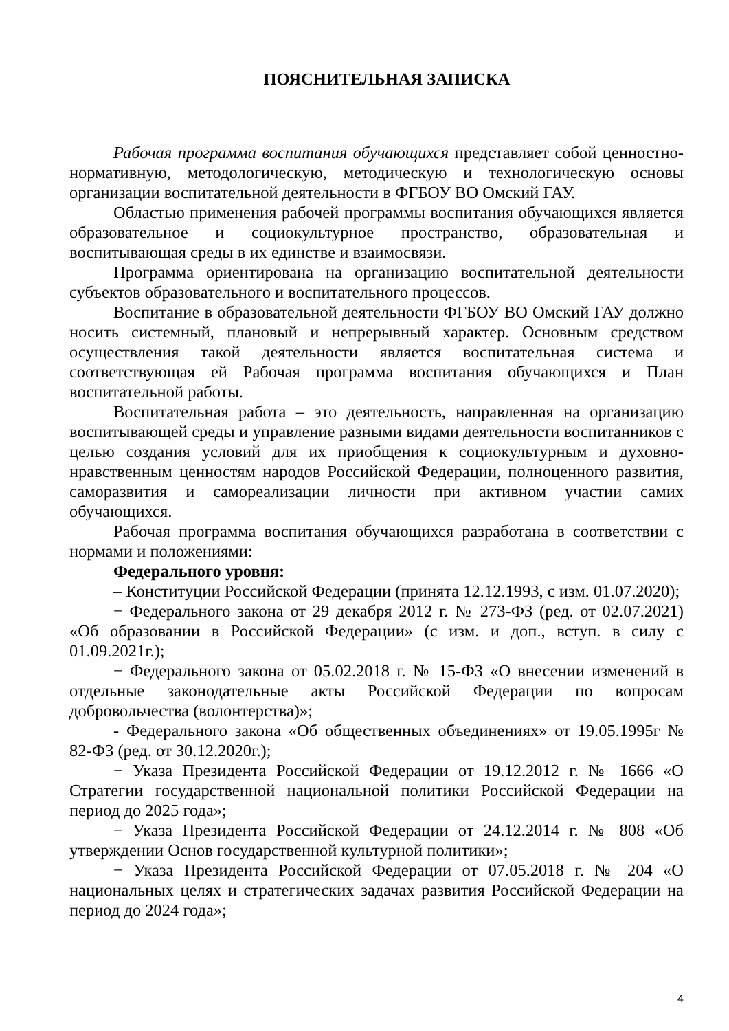ПОЯСНИТЕЛЬНАЯ ЗАПИСКА
Рабочая программа воспитания обучающихся представляет собой ценностно-нормативную, методологическую, методическую и технологическую основы организации воспитательной деятельности в ФГБОУ ВО Омский ГАУ.
Областью применения рабочей программы воспитания обучающихся является образовательное и социокультурное пространство, образовательная и воспитывающая среды в их единстве и взаимосвязи.
Программа ориентирована на организацию воспитательной деятельности субъектов образовательного и воспитательного процессов.
Воспитание в образовательной деятельности ФГБОУ ВО Омский ГАУ должно носить системный, плановый и непрерывный характер. Основным средством осуществления такой деятельности является воспитательная система и соответствующая ей Рабочая программа воспитания обучающихся и План воспитательной работы.
Воспитательная работа – это деятельность, направленная на организацию воспитывающей среды и управление разными видами деятельности воспитанников с целью создания условий для их приобщения к социокультурным и духовно-нравственным ценностям народов Российской Федерации, полноценного развития, саморазвития и самореализации личности при активном участии самих обучающихся.
Рабочая программа воспитания обучающихся разработана в соответствии с нормами и положениями:
Федерального уровня:
– Конституции Российской Федерации (принята 12.12.1993, с изм. 01.07.2020);
− Федерального закона от 29 декабря 2012 г. № 273-ФЗ (ред. от 02.07.2021) «Об образовании в Российской Федерации» (с изм. и доп., вступ. в силу с 01.09.2021г.);
− Федерального закона от 05.02.2018 г. № 15-ФЗ «О внесении изменений в отдельные законодательные акты Российской Федерации по вопросам добровольчества (волонтерства)»;
- Федерального закона «Об общественных объединениях» от 19.05.1995г № 82-ФЗ (ред. от 30.12.2020г.);
− Указа Президента Российской Федерации от 19.12.2012 г. № 1666 «О Стратегии государственной национальной политики Российской Федерации на период до 2025 года»;
− Указа Президента Российской Федерации от 24.12.2014 г. № 808 «Об утверждении Основ государственной культурной политики»;
− Указа Президента Российской Федерации от 07.05.2018 г. № 204 «О национальных целях и стратегических задачах развития Российской Федерации на период до 2024 года»;
4